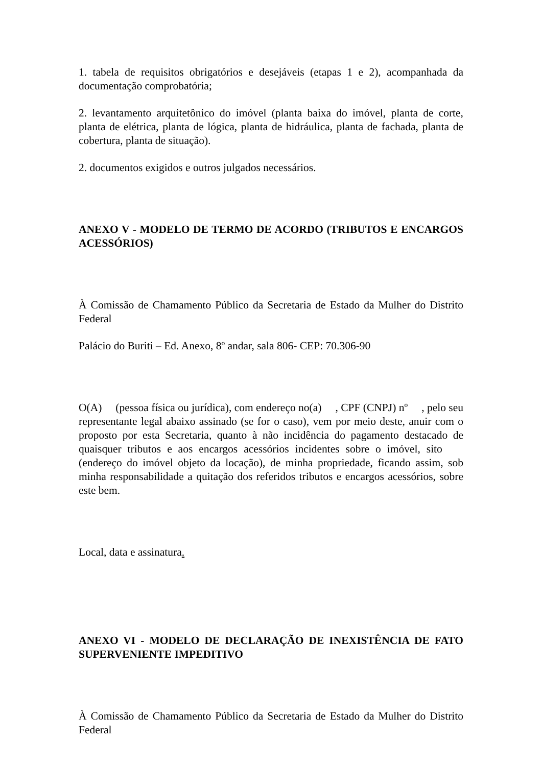1. tabela de requisitos obrigatórios e desejáveis (etapas 1 e 2), acompanhada da documentação comprobatória;
2. levantamento arquitetônico do imóvel (planta baixa do imóvel, planta de corte, planta de elétrica, planta de lógica, planta de hidráulica, planta de fachada, planta de cobertura, planta de situação).
2. documentos exigidos e outros julgados necessários.
ANEXO V - MODELO DE TERMO DE ACORDO (TRIBUTOS E ENCARGOS ACESSÓRIOS)
À Comissão de Chamamento Público da Secretaria de Estado da Mulher do Distrito Federal
Palácio do Buriti – Ed. Anexo, 8º andar, sala 806- CEP: 70.306-90
O(A) (pessoa física ou jurídica), com endereço no(a) , CPF (CNPJ) nº , pelo seu representante legal abaixo assinado (se for o caso), vem por meio deste, anuir com o proposto por esta Secretaria, quanto à não incidência do pagamento destacado de quaisquer tributos e aos encargos acessórios incidentes sobre o imóvel, sito (endereço do imóvel objeto da locação), de minha propriedade, ficando assim, sob minha responsabilidade a quitação dos referidos tributos e encargos acessórios, sobre este bem.
Local, data e assinatura.
ANEXO VI - MODELO DE DECLARAÇÃO DE INEXISTÊNCIA DE FATO SUPERVENIENTE IMPEDITIVO
À Comissão de Chamamento Público da Secretaria de Estado da Mulher do Distrito Federal